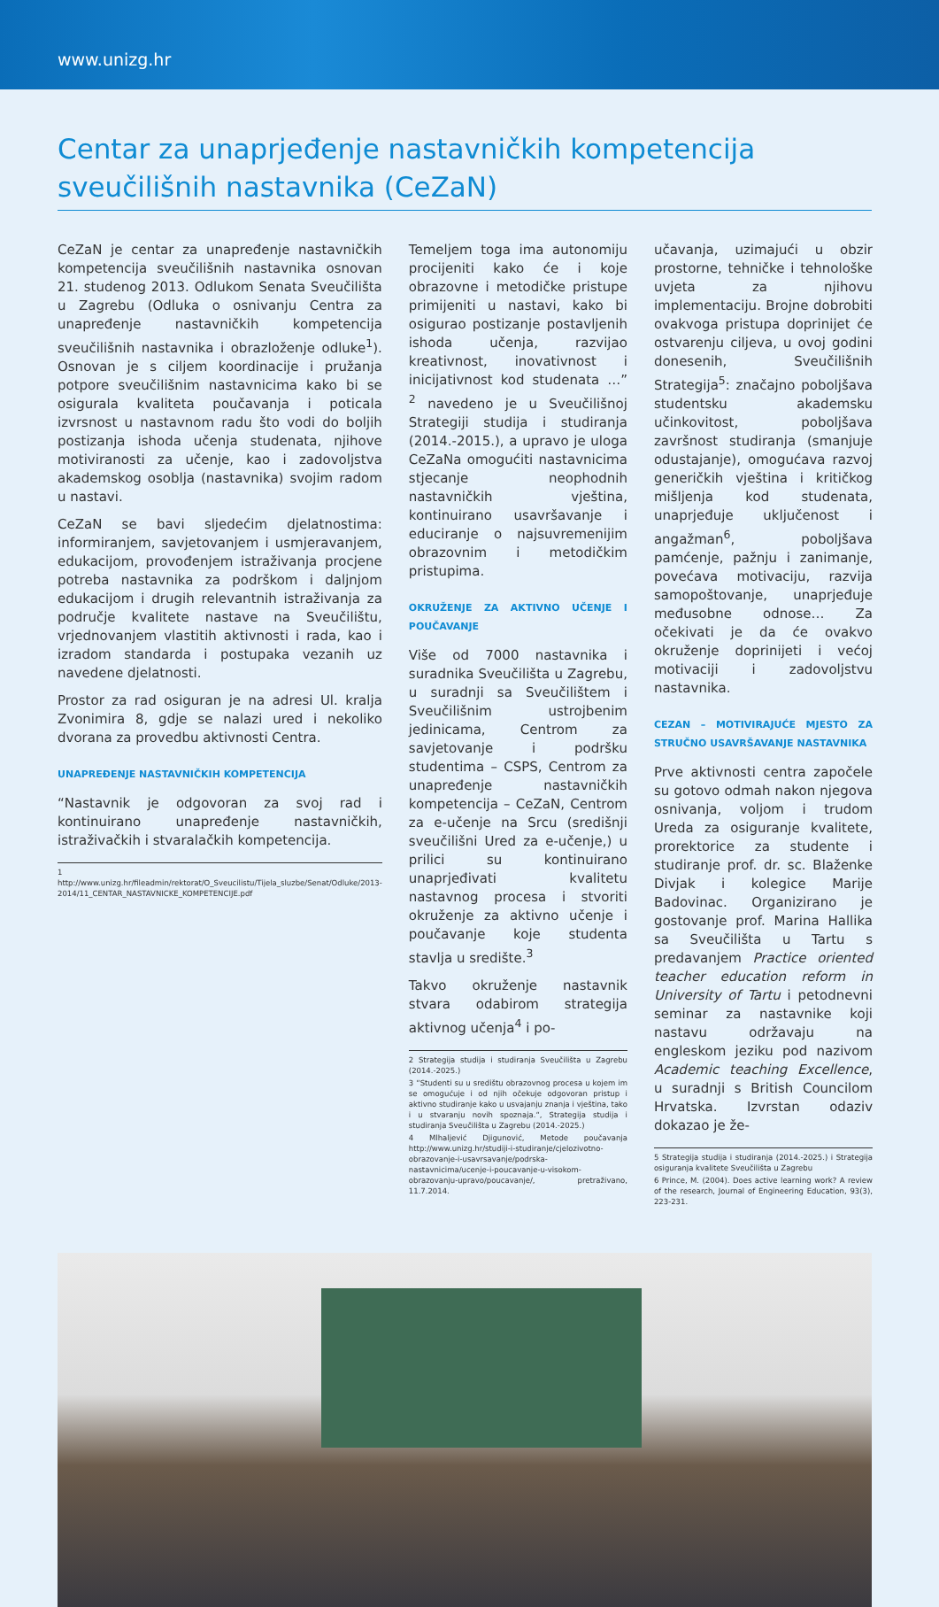www.unizg.hr
Centar za unaprjeđenje nastavničkih kompetencija sveučilišnih nastavnika (CeZaN)
CeZaN je centar za unapređenje nastavničkih kompetencija sveučilišnih nastavnika osnovan 21. studenog 2013. Odlukom Senata Sveučilišta u Zagrebu (Odluka o osnivanju Centra za unapređenje nastavničkih kompetencija sveučilišnih nastavnika i obrazloženje odluke<sup>1</sup>). Osnovan je s ciljem koordinacije i pružanja potpore sveučilišnim nastavnicima kako bi se osigurala kvaliteta poučavanja i poticala izvrsnost u nastavnom radu što vodi do boljih postizanja ishoda učenja studenata, njihove motiviranosti za učenje, kao i zadovoljstva akademskog osoblja (nastavnika) svojim radom u nastavi.
CeZaN se bavi sljedećim djelatnostima: informiranjem, savjetovanjem i usmjeravanjem, edukacijom, provođenjem istraživanja procjene potreba nastavnika za podrškom i daljnjom edukacijom i drugih relevantnih istraživanja za područje kvalitete nastave na Sveučilištu, vrjednovanjem vlastitih aktivnosti i rada, kao i izradom standarda i postupaka vezanih uz navedene djelatnosti.
Prostor za rad osiguran je na adresi Ul. kralja Zvonimira 8, gdje se nalazi ured i nekoliko dvorana za provedbu aktivnosti Centra.
UNAPREĐENJE NASTAVNIČKIH KOMPETENCIJA
“Nastavnik je odgovoran za svoj rad i kontinuirano unapređenje nastavničkih, istraživačkih i stvaralačkih kompetencija.
1 http://www.unizg.hr/fileadmin/rektorat/O_Sveucilistu/Tijela_sluzbe/Senat/Odluke/2013-2014/11_CENTAR_NASTAVNICKE_KOMPETENCIJE.pdf
Temeljem toga ima autonomiju procijeniti kako će i koje obrazovne i metodičke pristupe primijeniti u nastavi, kako bi osigurao postizanje postavljenih ishoda učenja, razvijao kreativnost, inovativnost i inicijativnost kod studenata …” <sup>2</sup> navedeno je u Sveučilišnoj Strategiji studija i studiranja (2014.-2015.), a upravo je uloga CeZaNa omogućiti nastavnicima stjecanje neophodnih nastavničkih vještina, kontinuirano usavršavanje i educiranje o najsuvremenijim obrazovnim i metodičkim pristupima.
OKRUŽENJE ZA AKTIVNO UČENJE I POUČAVANJE
Više od 7000 nastavnika i suradnika Sveučilišta u Zagrebu, u suradnji sa Sveučilištem i Sveučilišnim ustrojbenim jedinicama, Centrom za savjetovanje i podršku studentima – CSPS, Centrom za unapređenje nastavničkih kompetencija – CeZaN, Centrom za e-učenje na Srcu (središnji sveučilišni Ured za e-učenje,) u prilici su kontinuirano unaprjeđivati kvalitetu nastavnog procesa i stvoriti okruženje za aktivno učenje i poučavanje koje studenta stavlja u središte.<sup>3</sup>
Takvo okruženje nastavnik stvara odabirom strategija aktivnog učenja<sup>4</sup> i po-
2 Strategija studija i studiranja Sveučilišta u Zagrebu (2014.-2025.)
3 “Studenti su u središtu obrazovnog procesa u kojem im se omogućuje i od njih očekuje odgovoran pristup i aktivno studiranje kako u usvajanju znanja i vještina, tako i u stvaranju novih spoznaja.“, Strategija studija i studiranja Sveučilišta u Zagrebu (2014.-2025.)
4 Mlhaljević Djigunović, Metode poučavanja http://www.unizg.hr/studiji-i-studiranje/cjelozivotno-obrazovanje-i-usavrsavanje/podrska-nastavnicima/ucenje-i-poucavanje-u-visokom-obrazovanju-upravo/poucavanje/, pretraživano, 11.7.2014.
učavanja, uzimajući u obzir prostorne, tehničke i tehnološke uvjeta za njihovu implementaciju. Brojne dobrobiti ovakvoga pristupa doprinijet će ostvarenju ciljeva, u ovoj godini donesenih, Sveučilišnih Strategija<sup>5</sup>: značajno poboljšava studentsku akademsku učinkovitost, poboljšava završnost studiranja (smanjuje odustajanje), omogućava razvoj generičkih vještina i kritičkog mišljenja kod studenata, unaprjeđuje uključenost i angažman<sup>6</sup>, poboljšava pamćenje, pažnju i zanimanje, povećava motivaciju, razvija samopoštovanje, unaprjeđuje međusobne odnose… Za očekivati je da će ovakvo okruženje doprinijeti i većoj motivaciji i zadovoljstvu nastavnika.
CEZAN – MOTIVIRAJUĆE MJESTO ZA STRUČNO USAVRŠAVANJE NASTAVNIKA
Prve aktivnosti centra započele su gotovo odmah nakon njegova osnivanja, voljom i trudom Ureda za osiguranje kvalitete, prorektorice za studente i studiranje prof. dr. sc. Blaženke Divjak i kolegice Marije Badovinac. Organizirano je gostovanje prof. Marina Hallika sa Sveučilišta u Tartu s predavanjem Practice oriented teacher education reform in University of Tartu i petodnevni seminar za nastavnike koji nastavu održavaju na engleskom jeziku pod nazivom Academic teaching Excellence, u suradnji s British Councilom Hrvatska. Izvrstan odaziv dokazao je že-
5 Strategija studija i studiranja (2014.-2025.) i Strategija osiguranja kvalitete Sveučilišta u Zagrebu
6 Prince, M. (2004). Does active learning work? A review of the research, Journal of Engineering Education, 93(3), 223-231.